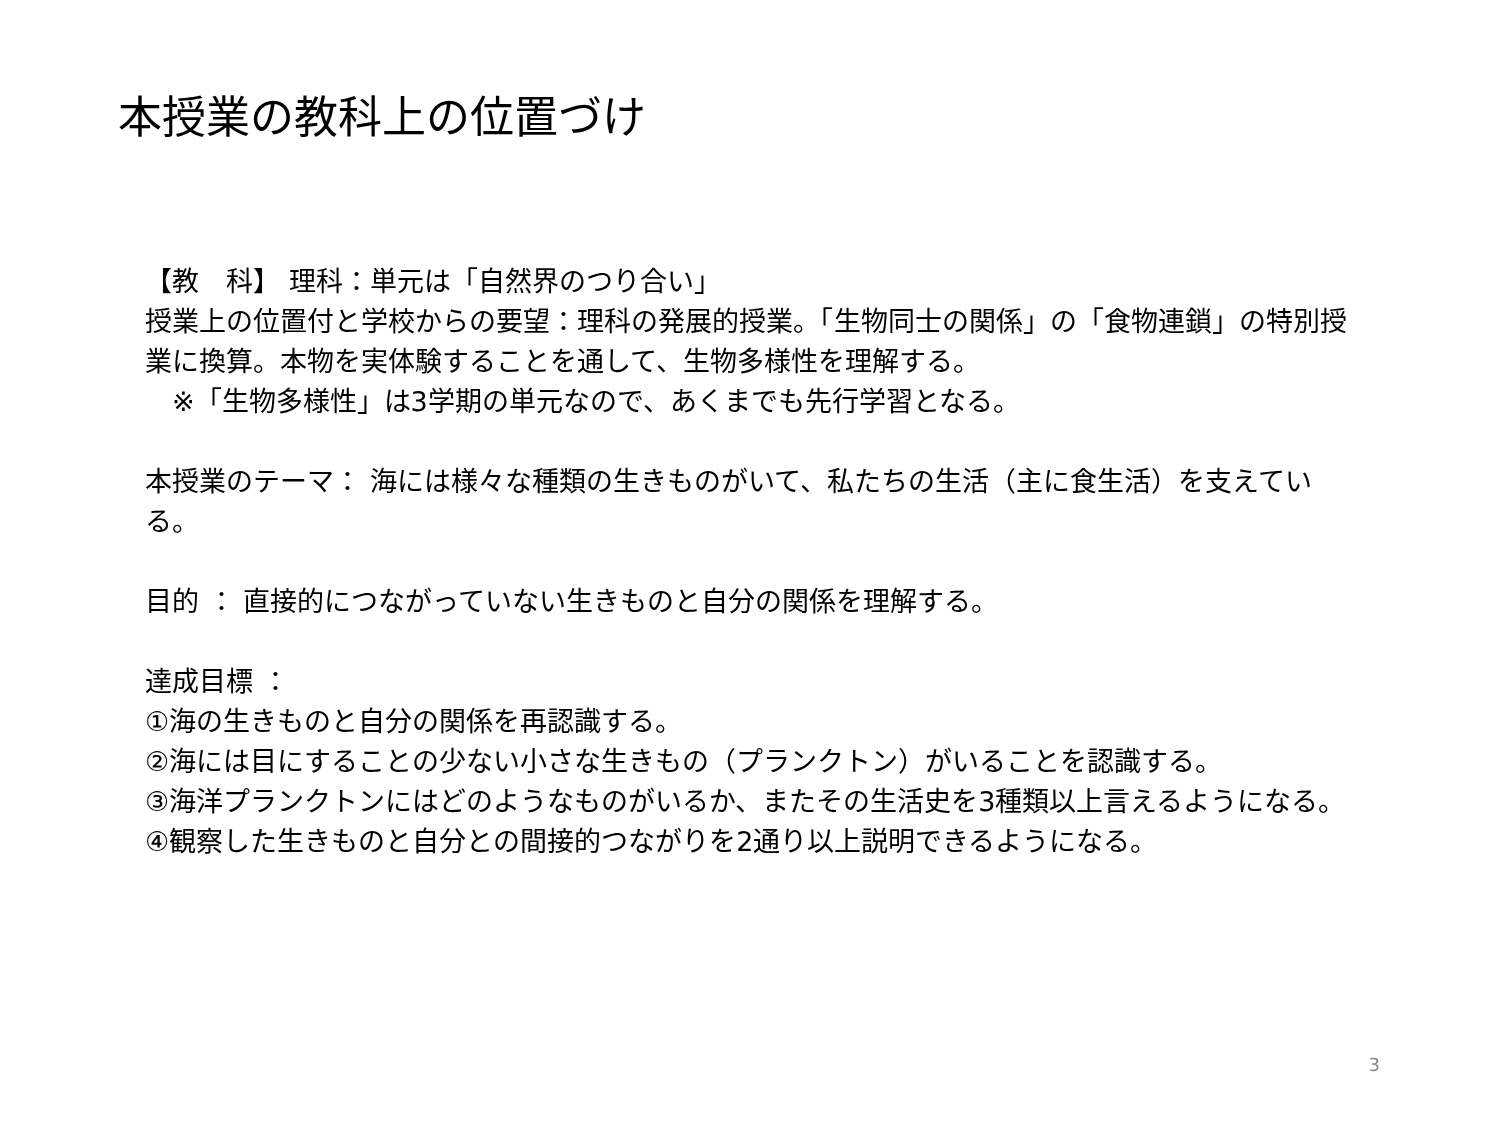本授業の教科上の位置づけ
【教　科】 理科：単元は「自然界のつり合い」
授業上の位置付と学校からの要望：理科の発展的授業。「生物同士の関係」の「食物連鎖」の特別授業に換算。本物を実体験することを通して、生物多様性を理解する。
　※「生物多様性」は3学期の単元なので、あくまでも先行学習となる。
本授業のテーマ： 海には様々な種類の生きものがいて、私たちの生活（主に食生活）を支えている。
目的 ： 直接的につながっていない生きものと自分の関係を理解する。
達成目標 ：
①海の生きものと自分の関係を再認識する。
②海には目にすることの少ない小さな生きもの（プランクトン）がいることを認識する。
③海洋プランクトンにはどのようなものがいるか、またその生活史を3種類以上言えるようになる。
④観察した生きものと自分との間接的つながりを2通り以上説明できるようになる。
3